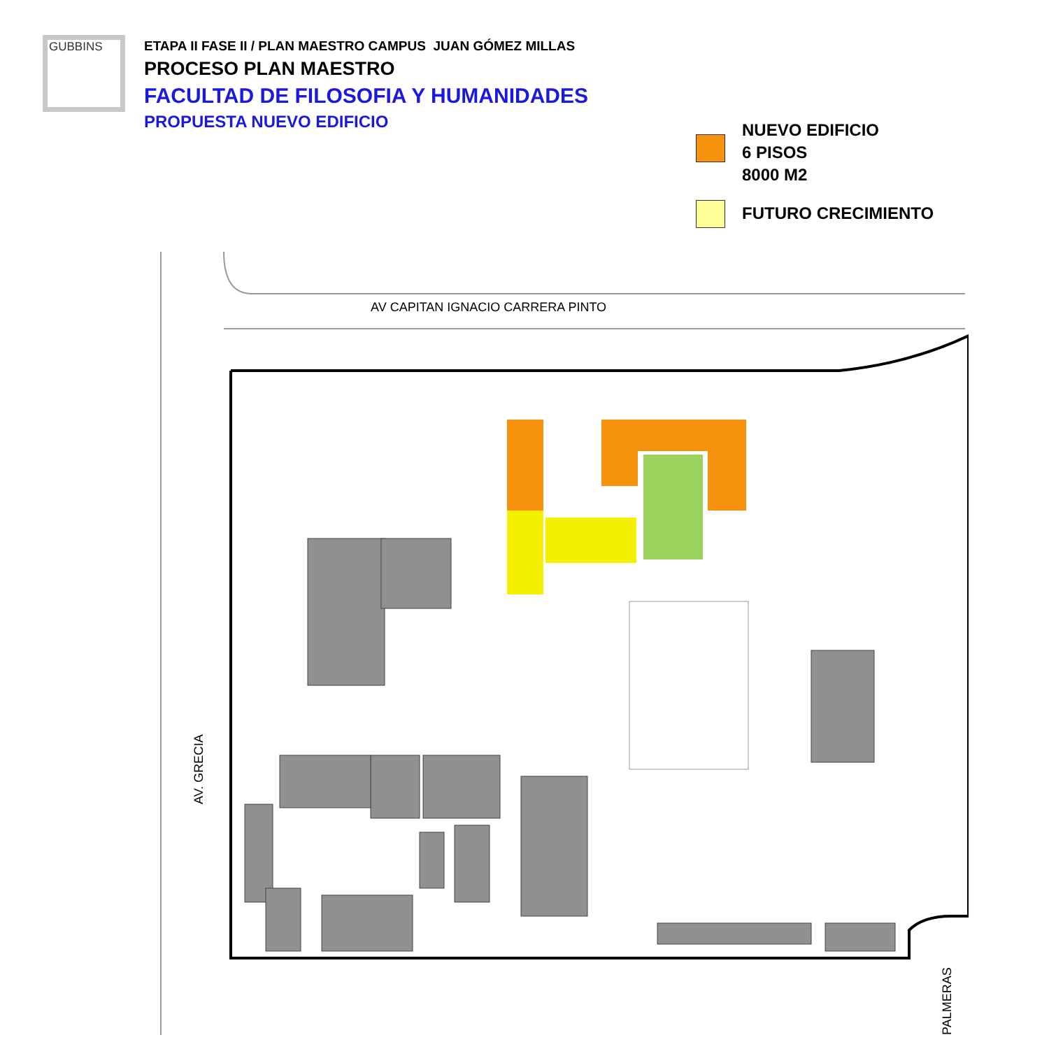GUBBINS
ETAPA II FASE II / PLAN MAESTRO CAMPUS JUAN GÓMEZ MILLAS
PROCESO PLAN MAESTRO
FACULTAD DE FILOSOFIA Y HUMANIDADES
PROPUESTA NUEVO EDIFICIO
NUEVO EDIFICIO
6 PISOS
8000 M2
FUTURO CRECIMIENTO
AV CAPITAN IGNACIO CARRERA PINTO
AV. GRECIA
PALMERAS